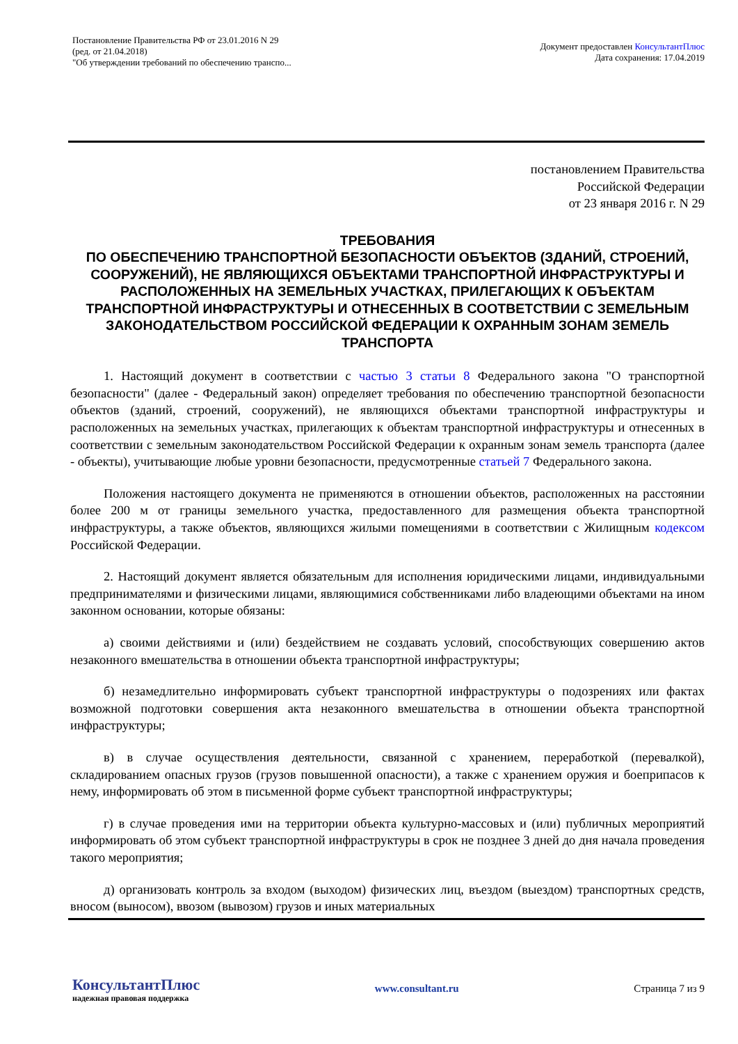Постановление Правительства РФ от 23.01.2016 N 29
(ред. от 21.04.2018)
"Об утверждении требований по обеспечению транспо...
Документ предоставлен КонсультантПлюс
Дата сохранения: 17.04.2019
постановлением Правительства
Российской Федерации
от 23 января 2016 г. N 29
ТРЕБОВАНИЯ
ПО ОБЕСПЕЧЕНИЮ ТРАНСПОРТНОЙ БЕЗОПАСНОСТИ ОБЪЕКТОВ (ЗДАНИЙ, СТРОЕНИЙ, СООРУЖЕНИЙ), НЕ ЯВЛЯЮЩИХСЯ ОБЪЕКТАМИ ТРАНСПОРТНОЙ ИНФРАСТРУКТУРЫ И РАСПОЛОЖЕННЫХ НА ЗЕМЕЛЬНЫХ УЧАСТКАХ, ПРИЛЕГАЮЩИХ К ОБЪЕКТАМ ТРАНСПОРТНОЙ ИНФРАСТРУКТУРЫ И ОТНЕСЕННЫХ В СООТВЕТСТВИИ С ЗЕМЕЛЬНЫМ ЗАКОНОДАТЕЛЬСТВОМ РОССИЙСКОЙ ФЕДЕРАЦИИ К ОХРАННЫМ ЗОНАМ ЗЕМЕЛЬ ТРАНСПОРТА
1. Настоящий документ в соответствии с частью 3 статьи 8 Федерального закона "О транспортной безопасности" (далее - Федеральный закон) определяет требования по обеспечению транспортной безопасности объектов (зданий, строений, сооружений), не являющихся объектами транспортной инфраструктуры и расположенных на земельных участках, прилегающих к объектам транспортной инфраструктуры и отнесенных в соответствии с земельным законодательством Российской Федерации к охранным зонам земель транспорта (далее - объекты), учитывающие любые уровни безопасности, предусмотренные статьей 7 Федерального закона.
Положения настоящего документа не применяются в отношении объектов, расположенных на расстоянии более 200 м от границы земельного участка, предоставленного для размещения объекта транспортной инфраструктуры, а также объектов, являющихся жилыми помещениями в соответствии с Жилищным кодексом Российской Федерации.
2. Настоящий документ является обязательным для исполнения юридическими лицами, индивидуальными предпринимателями и физическими лицами, являющимися собственниками либо владеющими объектами на ином законном основании, которые обязаны:
а) своими действиями и (или) бездействием не создавать условий, способствующих совершению актов незаконного вмешательства в отношении объекта транспортной инфраструктуры;
б) незамедлительно информировать субъект транспортной инфраструктуры о подозрениях или фактах возможной подготовки совершения акта незаконного вмешательства в отношении объекта транспортной инфраструктуры;
в) в случае осуществления деятельности, связанной с хранением, переработкой (перевалкой), складированием опасных грузов (грузов повышенной опасности), а также с хранением оружия и боеприпасов к нему, информировать об этом в письменной форме субъект транспортной инфраструктуры;
г) в случае проведения ими на территории объекта культурно-массовых и (или) публичных мероприятий информировать об этом субъект транспортной инфраструктуры в срок не позднее 3 дней до дня начала проведения такого мероприятия;
д) организовать контроль за входом (выходом) физических лиц, въездом (выездом) транспортных средств, вносом (выносом), ввозом (вывозом) грузов и иных материальных
КонсультантПлюс
надежная правовая поддержка
www.consultant.ru Страница 7 из 9